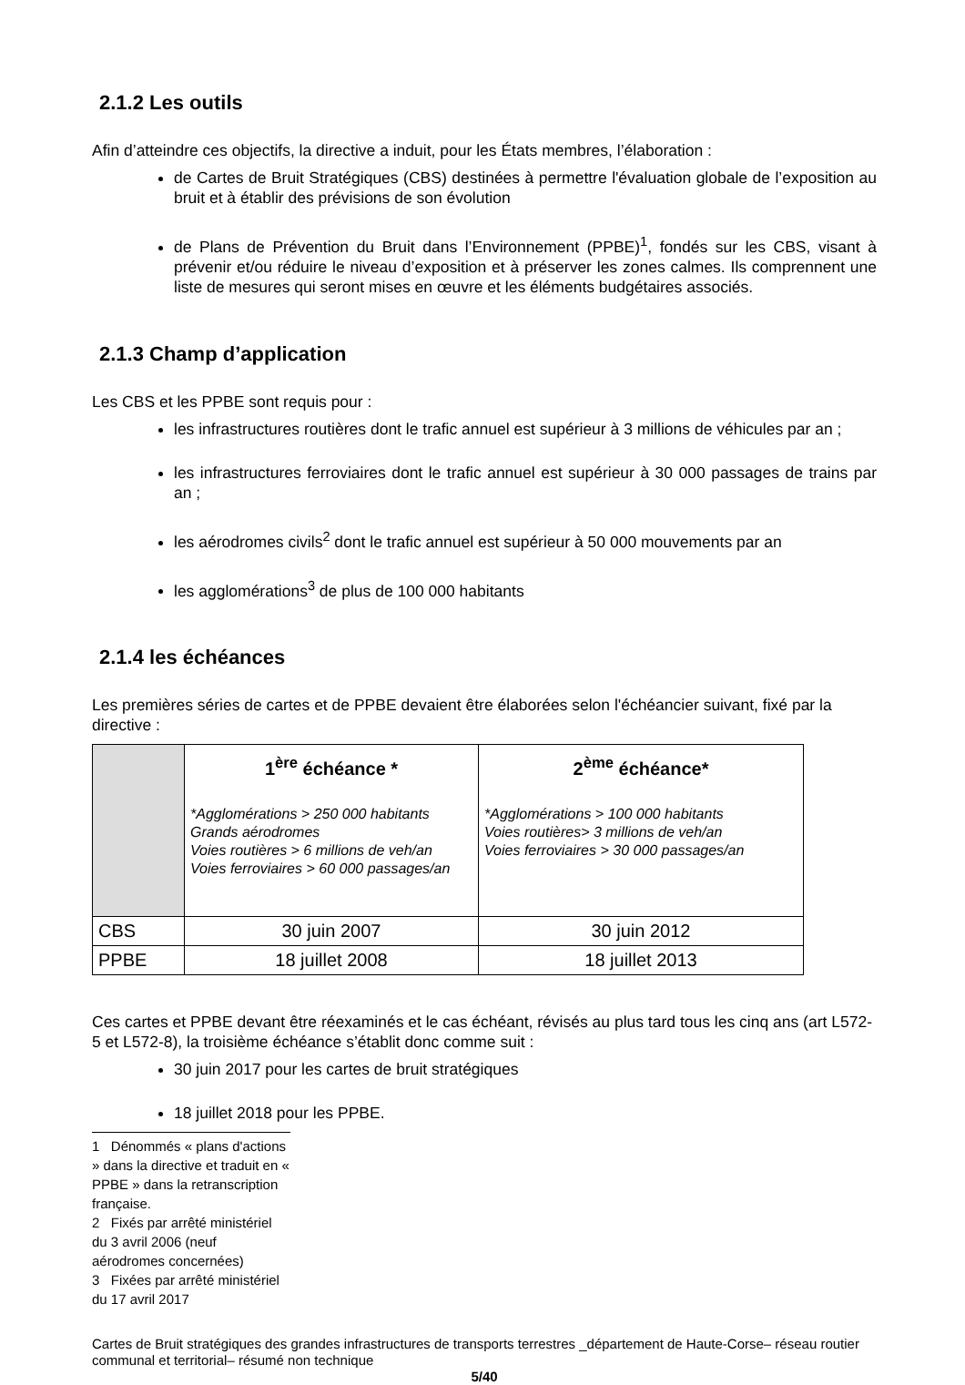2.1.2 Les outils
Afin d’atteindre ces objectifs, la directive a induit, pour les États membres, l’élaboration :
de Cartes de Bruit Stratégiques (CBS) destinées à permettre l'évaluation globale de l’exposition au bruit et à établir des prévisions de son évolution
de Plans de Prévention du Bruit dans l’Environnement (PPBE)<sup>1</sup>, fondés sur les CBS, visant à prévenir et/ou réduire le niveau d’exposition et à préserver les zones calmes. Ils comprennent une liste de mesures qui seront mises en œuvre et les éléments budgétaires associés.
2.1.3 Champ d’application
Les CBS et les PPBE sont requis pour :
les infrastructures routières dont le trafic annuel est supérieur à 3 millions de véhicules par an ;
les infrastructures ferroviaires dont le trafic annuel est supérieur à 30 000 passages de trains par an ;
les aérodromes civils<sup>2</sup> dont le trafic annuel est supérieur à 50 000 mouvements par an
les agglomérations<sup>3</sup> de plus de 100 000 habitants
2.1.4 les échéances
Les premières séries de cartes et de PPBE devaient être élaborées selon l'échéancier suivant, fixé par la directive :
| | 1<sup>ère</sup> échéance * *Agglomérations > 250 000 habitants Grands aérodromes Voies routières > 6 millions de veh/an Voies ferroviaires > 60 000 passages/an | 2<sup>ème</sup> échéance* *Agglomérations > 100 000 habitants Voies routières> 3 millions de veh/an Voies ferroviaires > 30 000 passages/an |
| CBS | 30 juin 2007 | 30 juin 2012 |
| PPBE | 18 juillet 2008 | 18 juillet 2013 |
Ces cartes et PPBE devant être réexaminés et le cas échéant, révisés au plus tard tous les cinq ans (art L572-5 et L572-8), la troisième échéance s’établit donc comme suit :
30 juin 2017 pour les cartes de bruit stratégiques
18 juillet 2018 pour les PPBE.
1 Dénommés « plans d'actions » dans la directive et traduit en « PPBE » dans la retranscription française.
2 Fixés par arrêté ministériel du 3 avril 2006 (neuf aérodromes concernées)
3 Fixées par arrêté ministériel du 17 avril 2017
Cartes de Bruit stratégiques des grandes infrastructures de transports terrestres _département de Haute-Corse– réseau routier communal et territorial– résumé non technique
5/40